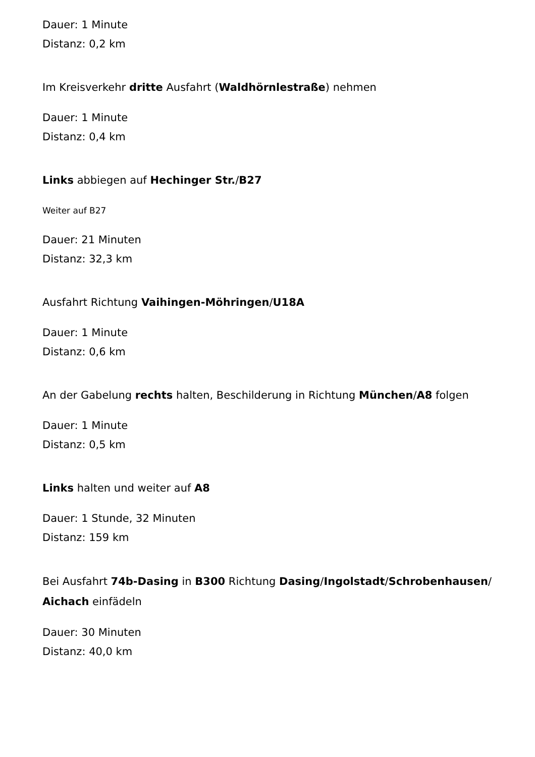Dauer: 1 Minute
Distanz: 0,2 km
Im Kreisverkehr dritte Ausfahrt (Waldhörnlestraße) nehmen
Dauer: 1 Minute
Distanz: 0,4 km
Links abbiegen auf Hechinger Str./B27
Weiter auf B27
Dauer: 21 Minuten
Distanz: 32,3 km
Ausfahrt Richtung Vaihingen-Möhringen/U18A
Dauer: 1 Minute
Distanz: 0,6 km
An der Gabelung rechts halten, Beschilderung in Richtung München/A8 folgen
Dauer: 1 Minute
Distanz: 0,5 km
Links halten und weiter auf A8
Dauer: 1 Stunde, 32 Minuten
Distanz: 159 km
Bei Ausfahrt 74b-Dasing in B300 Richtung Dasing/Ingolstadt/Schrobenhausen/ Aichach einfädeln
Dauer: 30 Minuten
Distanz: 40,0 km